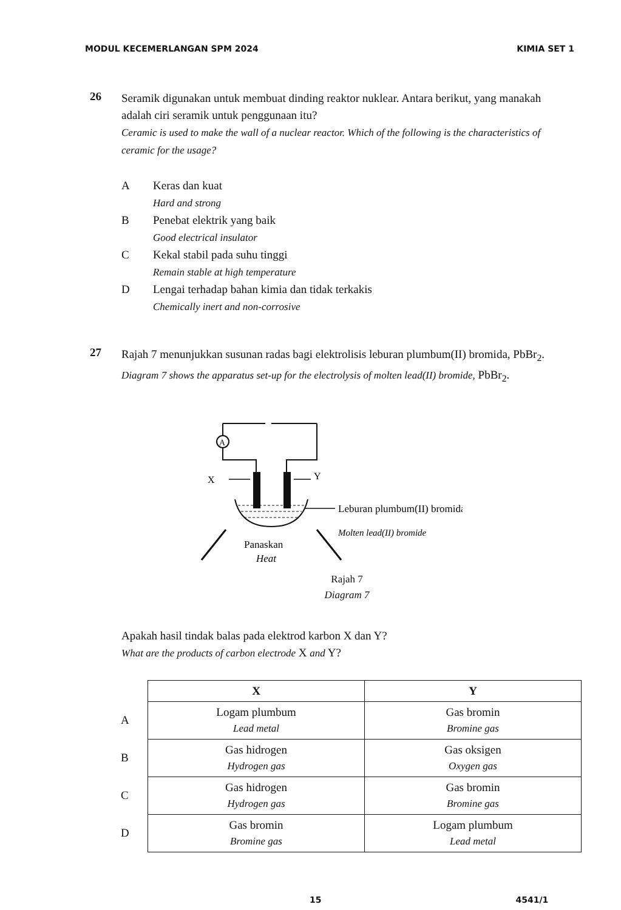MODUL KECEMERLANGAN SPM 2024 KIMIA SET 1
26
Seramik digunakan untuk membuat dinding reaktor nuklear. Antara berikut, yang manakah adalah ciri seramik untuk penggunaan itu?
Ceramic is used to make the wall of a nuclear reactor. Which of the following is the characteristics of ceramic for the usage?
A Keras dan kuat
Hard and strong
B Penebat elektrik yang baik
Good electrical insulator
C Kekal stabil pada suhu tinggi
Remain stable at high temperature
D Lengai terhadap bahan kimia dan tidak terkakis
Chemically inert and non-corrosive
27
Rajah 7 menunjukkan susunan radas bagi elektrolisis leburan plumbum(II) bromida, PbBr<sub>2</sub>.
Diagram 7 shows the apparatus set-up for the electrolysis of molten lead(II) bromide, PbBr<sub>2</sub>.
A
X
Y
Leburan plumbum(II) bromida
Molten lead(II) bromide
Panaskan
Heat
Rajah 7
Diagram 7
Apakah hasil tindak balas pada elektrod karbon X dan Y?
What are the products of carbon electrode X and Y?
| | X | Y |
| A | Logam plumbum Lead metal | Gas bromin Bromine gas |
| B | Gas hidrogen Hydrogen gas | Gas oksigen Oxygen gas |
| C | Gas hidrogen Hydrogen gas | Gas bromin Bromine gas |
| D | Gas bromin Bromine gas | Logam plumbum Lead metal |
15 4541/1